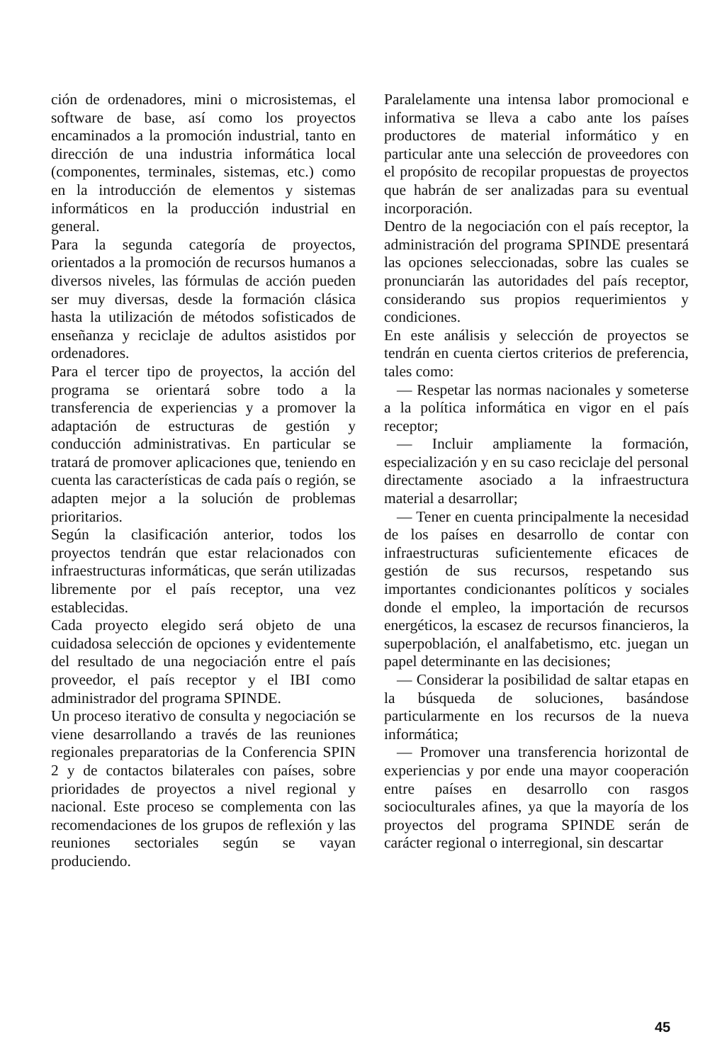ción de ordenadores, mini o microsistemas, el software de base, así como los proyectos encaminados a la promoción industrial, tanto en dirección de una industria informática local (componentes, terminales, sistemas, etc.) como en la introducción de elementos y sistemas informáticos en la producción industrial en general.
Para la segunda categoría de proyectos, orientados a la promoción de recursos humanos a diversos niveles, las fórmulas de acción pueden ser muy diversas, desde la formación clásica hasta la utilización de métodos sofisticados de enseñanza y reciclaje de adultos asistidos por ordenadores.
Para el tercer tipo de proyectos, la acción del programa se orientará sobre todo a la transferencia de experiencias y a promover la adaptación de estructuras de gestión y conducción administrativas. En particular se tratará de promover aplicaciones que, teniendo en cuenta las características de cada país o región, se adapten mejor a la solución de problemas prioritarios.
Según la clasificación anterior, todos los proyectos tendrán que estar relacionados con infraestructuras informáticas, que serán utilizadas libremente por el país receptor, una vez establecidas.
Cada proyecto elegido será objeto de una cuidadosa selección de opciones y evidentemente del resultado de una negociación entre el país proveedor, el país receptor y el IBI como administrador del programa SPINDE.
Un proceso iterativo de consulta y negociación se viene desarrollando a través de las reuniones regionales preparatorias de la Conferencia SPIN 2 y de contactos bilaterales con países, sobre prioridades de proyectos a nivel regional y nacional. Este proceso se complementa con las recomendaciones de los grupos de reflexión y las reuniones sectoriales según se vayan produciendo.
Paralelamente una intensa labor promocional e informativa se lleva a cabo ante los países productores de material informático y en particular ante una selección de proveedores con el propósito de recopilar propuestas de proyectos que habrán de ser analizadas para su eventual incorporación.
Dentro de la negociación con el país receptor, la administración del programa SPINDE presentará las opciones seleccionadas, sobre las cuales se pronunciarán las autoridades del país receptor, considerando sus propios requerimientos y condiciones.
En este análisis y selección de proyectos se tendrán en cuenta ciertos criterios de preferencia, tales como:
— Respetar las normas nacionales y someterse a la política informática en vigor en el país receptor;
— Incluir ampliamente la formación, especialización y en su caso reciclaje del personal directamente asociado a la infraestructura material a desarrollar;
— Tener en cuenta principalmente la necesidad de los países en desarrollo de contar con infraestructuras suficientemente eficaces de gestión de sus recursos, respetando sus importantes condicionantes políticos y sociales donde el empleo, la importación de recursos energéticos, la escasez de recursos financieros, la superpoblación, el analfabetismo, etc. juegan un papel determinante en las decisiones;
— Considerar la posibilidad de saltar etapas en la búsqueda de soluciones, basándose particularmente en los recursos de la nueva informática;
— Promover una transferencia horizontal de experiencias y por ende una mayor cooperación entre países en desarrollo con rasgos socioculturales afines, ya que la mayoría de los proyectos del programa SPINDE serán de carácter regional o interregional, sin descartar
45